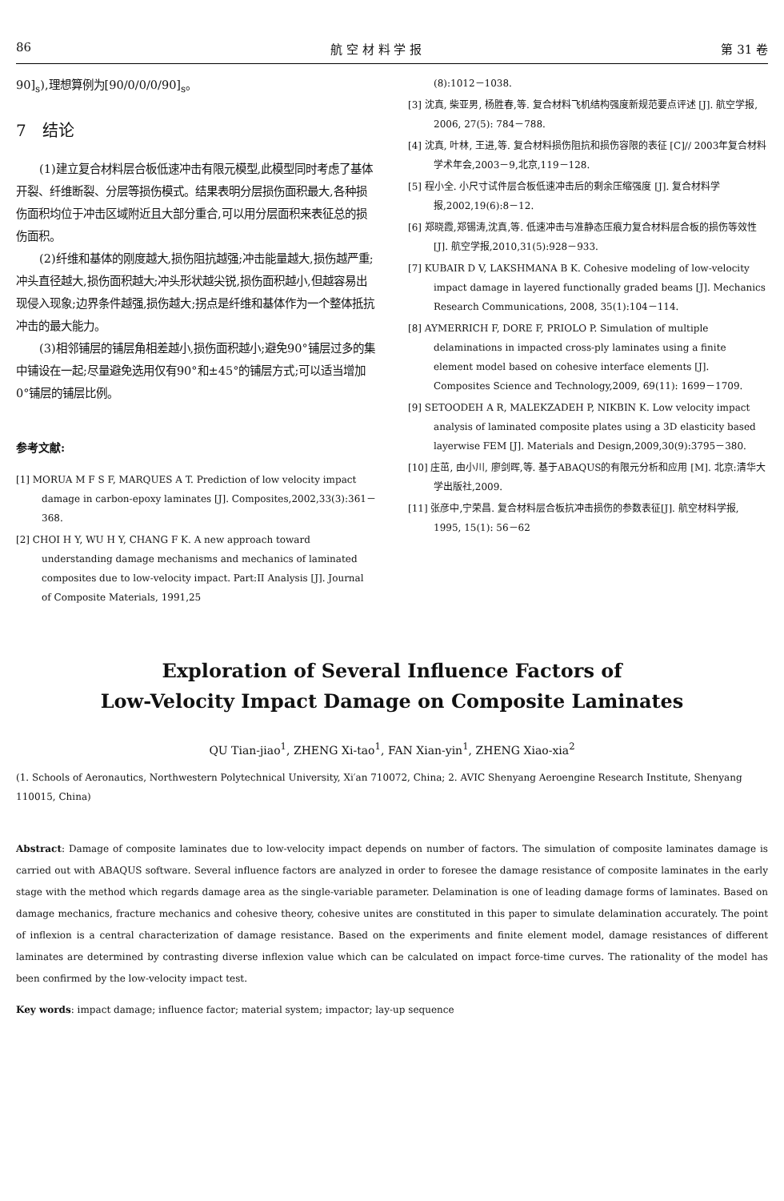86 航 空 材 料 学 报 第 31 卷
90]<sub>s</sub>),理想算例为[90/0/0/0/90]<sub>s</sub>。
7　结论
(1)建立复合材料层合板低速冲击有限元模型,此模型同时考虑了基体开裂、纤维断裂、分层等损伤模式。结果表明分层损伤面积最大,各种损伤面积均位于冲击区域附近且大部分重合,可以用分层面积来表征总的损伤面积。
(2)纤维和基体的刚度越大,损伤阻抗越强;冲击能量越大,损伤越严重;冲头直径越大,损伤面积越大;冲头形状越尖锐,损伤面积越小,但越容易出现侵入现象;边界条件越强,损伤越大;拐点是纤维和基体作为一个整体抵抗冲击的最大能力。
(3)相邻铺层的铺层角相差越小,损伤面积越小;避免90°铺层过多的集中铺设在一起;尽量避免选用仅有90°和±45°的铺层方式;可以适当增加0°铺层的铺层比例。
参考文献:
[1] MORUA M F S F, MARQUES A T. Prediction of low velocity impact damage in carbon-epoxy laminates [J]. Composites,2002,33(3):361－368.
[2] CHOI H Y, WU H Y, CHANG F K. A new approach toward understanding damage mechanisms and mechanics of laminated composites due to low-velocity impact. Part:II Analysis [J]. Journal of Composite Materials, 1991,25
(8):1012－1038.
[3] 沈真, 柴亚男, 杨胜春,等. 复合材料飞机结构强度新规范要点评述 [J]. 航空学报, 2006, 27(5): 784－788.
[4] 沈真, 叶林, 王进,等. 复合材料损伤阻抗和损伤容限的表征 [C]// 2003年复合材料学术年会,2003－9,北京,119－128.
[5] 程小全. 小尺寸试件层合板低速冲击后的剩余压缩强度 [J]. 复合材料学报,2002,19(6):8－12.
[6] 郑晓霞,郑锡涛,沈真,等. 低速冲击与准静态压痕力复合材料层合板的损伤等效性[J]. 航空学报,2010,31(5):928－933.
[7] KUBAIR D V, LAKSHMANA B K. Cohesive modeling of low-velocity impact damage in layered functionally graded beams [J]. Mechanics Research Communications, 2008, 35(1):104－114.
[8] AYMERRICH F, DORE F, PRIOLO P. Simulation of multiple delaminations in impacted cross-ply laminates using a finite element model based on cohesive interface elements [J]. Composites Science and Technology,2009, 69(11): 1699－1709.
[9] SETOODEH A R, MALEKZADEH P, NIKBIN K. Low velocity impact analysis of laminated composite plates using a 3D elasticity based layerwise FEM [J]. Materials and Design,2009,30(9):3795－380.
[10] 庄茁, 由小川, 廖剑晖,等. 基于ABAQUS的有限元分析和应用 [M]. 北京:清华大学出版社,2009.
[11] 张彦中,宁荣昌. 复合材料层合板抗冲击损伤的参数表征[J]. 航空材料学报, 1995, 15(1): 56－62
Exploration of Several Influence Factors of
Low-Velocity Impact Damage on Composite Laminates
QU Tian-jiao<sup>1</sup>, ZHENG Xi-tao<sup>1</sup>, FAN Xian-yin<sup>1</sup>, ZHENG Xiao-xia<sup>2</sup>
(1. Schools of Aeronautics, Northwestern Polytechnical University, Xi′an 710072, China; 2. AVIC Shenyang Aeroengine Research Institute, Shenyang 110015, China)
Abstract: Damage of composite laminates due to low-velocity impact depends on number of factors. The simulation of composite laminates damage is carried out with ABAQUS software. Several influence factors are analyzed in order to foresee the damage resistance of composite laminates in the early stage with the method which regards damage area as the single-variable parameter. Delamination is one of leading damage forms of laminates. Based on damage mechanics, fracture mechanics and cohesive theory, cohesive unites are constituted in this paper to simulate delamination accurately. The point of inflexion is a central characterization of damage resistance. Based on the experiments and finite element model, damage resistances of different laminates are determined by contrasting diverse inflexion value which can be calculated on impact force-time curves. The rationality of the model has been confirmed by the low-velocity impact test.
Key words: impact damage; influence factor; material system; impactor; lay-up sequence